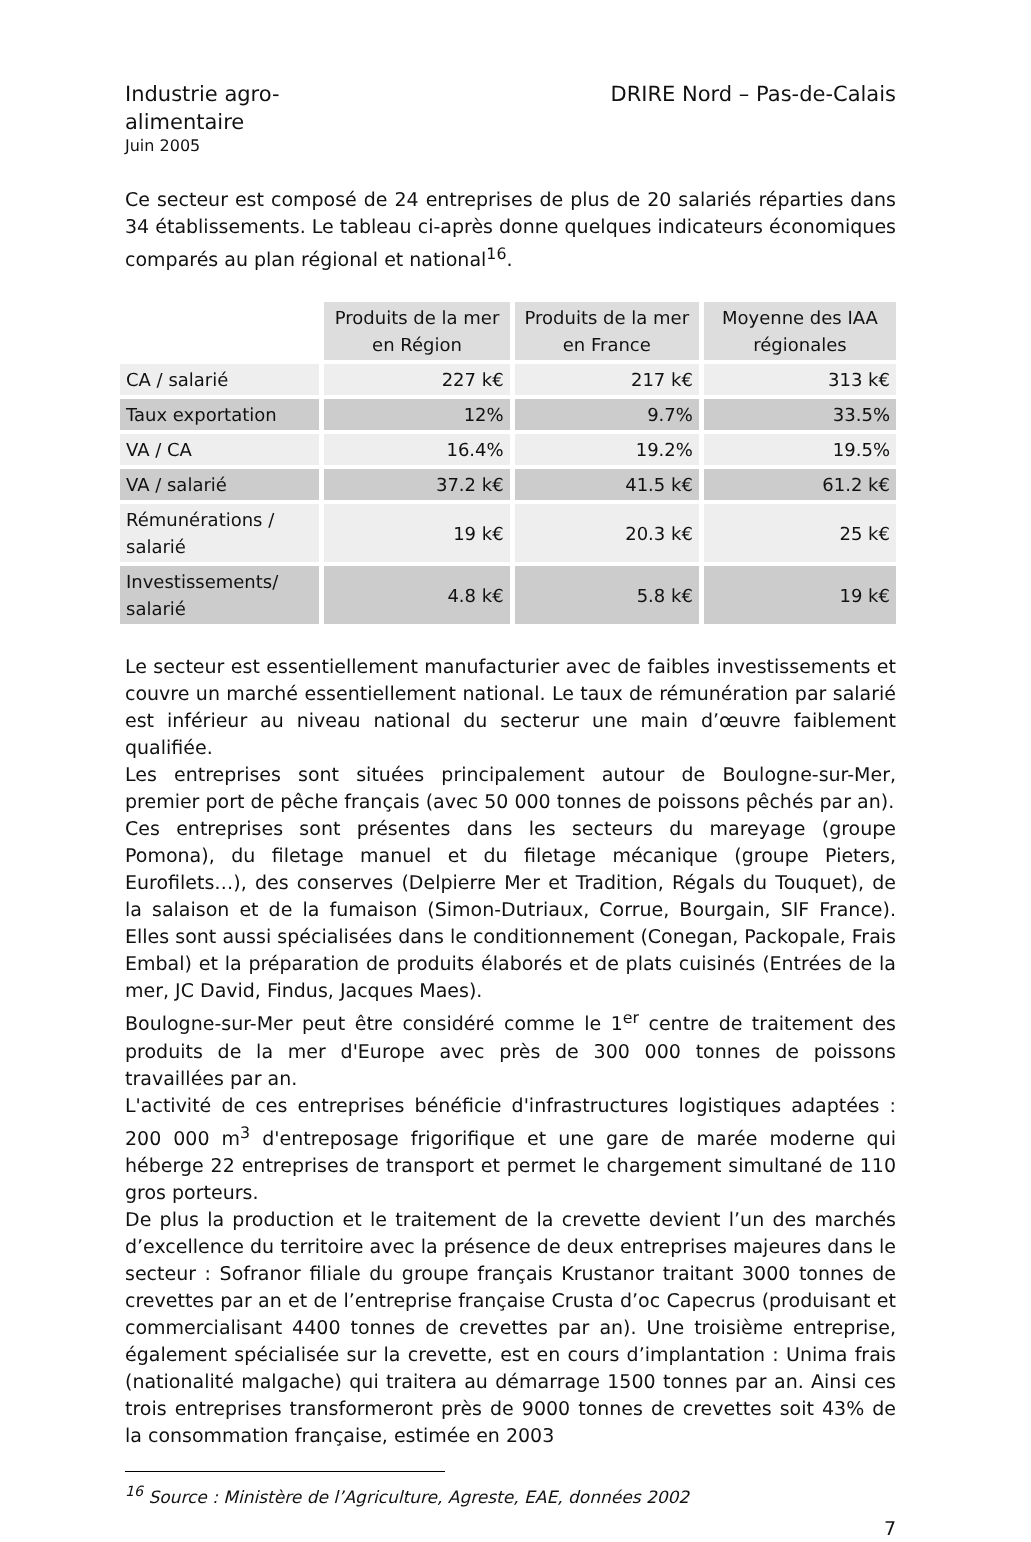Industrie agro-alimentaire
DRIRE Nord – Pas-de-Calais
Juin 2005
Ce secteur est composé de 24 entreprises de plus de 20 salariés réparties dans 34 établissements. Le tableau ci-après donne quelques indicateurs économiques comparés au plan régional et national<sup>16</sup>.
| | Produits de la mer en Région | Produits de la mer en France | Moyenne des IAA régionales |
| --- | --- | --- | --- |
| CA / salarié | 227 k€ | 217 k€ | 313 k€ |
| Taux exportation | 12% | 9.7% | 33.5% |
| VA / CA | 16.4% | 19.2% | 19.5% |
| VA / salarié | 37.2 k€ | 41.5 k€ | 61.2 k€ |
| Rémunérations / salarié | 19 k€ | 20.3 k€ | 25 k€ |
| Investissements/ salarié | 4.8 k€ | 5.8 k€ | 19 k€ |
Le secteur est essentiellement manufacturier avec de faibles investissements et couvre un marché essentiellement national. Le taux de rémunération par salarié est inférieur au niveau national du secterur une main d’œuvre faiblement qualifiée.
Les entreprises sont situées principalement autour de Boulogne-sur-Mer, premier port de pêche français (avec 50 000 tonnes de poissons pêchés par an).
Ces entreprises sont présentes dans les secteurs du mareyage (groupe Pomona), du filetage manuel et du filetage mécanique (groupe Pieters, Eurofilets…), des conserves (Delpierre Mer et Tradition, Régals du Touquet), de la salaison et de la fumaison (Simon-Dutriaux, Corrue, Bourgain, SIF France). Elles sont aussi spécialisées dans le conditionnement (Conegan, Packopale, Frais Embal) et la préparation de produits élaborés et de plats cuisinés (Entrées de la mer, JC David, Findus, Jacques Maes).
Boulogne-sur-Mer peut être considéré comme le 1<sup>er</sup> centre de traitement des produits de la mer d'Europe avec près de 300 000 tonnes de poissons travaillées par an.
L'activité de ces entreprises bénéficie d'infrastructures logistiques adaptées : 200 000 m<sup>3</sup> d'entreposage frigorifique et une gare de marée moderne qui héberge 22 entreprises de transport et permet le chargement simultané de 110 gros porteurs.
De plus la production et le traitement de la crevette devient l’un des marchés d’excellence du territoire avec la présence de deux entreprises majeures dans le secteur : Sofranor filiale du groupe français Krustanor traitant 3000 tonnes de crevettes par an et de l’entreprise française Crusta d’oc Capecrus (produisant et commercialisant 4400 tonnes de crevettes par an). Une troisième entreprise, également spécialisée sur la crevette, est en cours d’implantation : Unima frais (nationalité malgache) qui traitera au démarrage 1500 tonnes par an. Ainsi ces trois entreprises transformeront près de 9000 tonnes de crevettes soit 43% de la consommation française, estimée en 2003
<sup>16</sup> Source : Ministère de l’Agriculture, Agreste, EAE, données 2002
7